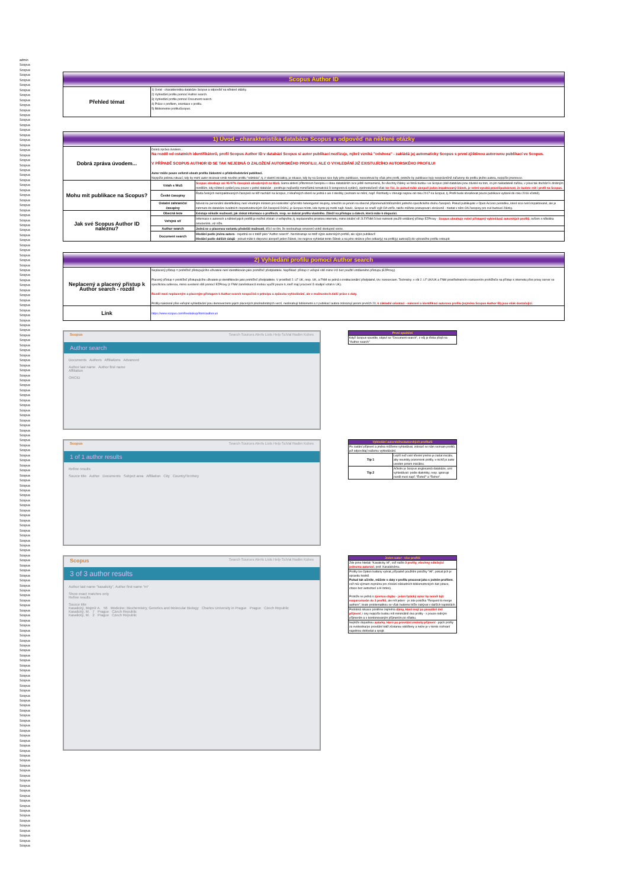admin
Scopus
Scopus
Scopus
Scopus
Scopus
Scopus
Scopus
Scopus
Scopus
Scopus
Scopus
Scopus
Scopus
Scopus
Scopus
Scopus
Scopus
Scopus
Scopus
Scopus
Scopus
Scopus
Scopus
Scopus
Scopus
Scopus
Scopus
Scopus
Scopus
Scopus
Scopus
Scopus
Scopus
Scopus
Scopus
Scopus
Scopus
Scopus
Scopus
Scopus
Scopus
Scopus
Scopus
Scopus
Scopus
Scopus
Scopus
Scopus
Scopus
Scopus
Scopus
Scopus
Scopus
Scopus
Scopus
Scopus
Scopus
Scopus
Scopus
Scopus
Scopus
Scopus
Scopus
Scopus
Scopus
Scopus
Scopus
Scopus
Scopus
Scopus
Scopus
Scopus
Scopus
Scopus
Scopus
Scopus
Scopus
Scopus
Scopus
Scopus
Scopus
Scopus
Scopus
Scopus
Scopus
Scopus
Scopus
Scopus
Scopus
Scopus
Scopus
Scopus
Scopus
Scopus
Scopus
Scopus
Scopus
Scopus
Scopus
Scopus
Scopus
Scopus
Scopus
Scopus
Scopus
Scopus
Scopus
Scopus
Scopus
Scopus
Scopus
Scopus
Scopus
Scopus
Scopus
Scopus
Scopus
Scopus
Scopus
Scopus
Scopus
Scopus
Scopus
Scopus
Scopus
Scopus
Scopus
Scopus
Scopus
Scopus
Scopus
Scopus
Scopus
Scopus
Scopus
Scopus
Scopus
Scopus
Scopus
Scopus
Scopus
Scopus
Scopus
Scopus
Scopus
Scopus
Scopus
Scopus
Scopus
Scopus
Scopus
Scopus
Scopus
Scopus
Scopus
Scopus
Scopus
| Scopus Author ID | |
| Přehled témat | 1) Úvod - charakteristika databáze Scopus a odpověď na některé otázky. 2) Vyhledání profilu pomocí Author search. 3) Vyhledání profilu pomocí Document search. 4) Práce s profilem, orientace v profilu. 5) Bibliometrie profilu/Scopus. |
| 1) Úvod - charakteristika databáze Scopus a odpověď na některé otázky | | |
| Dobrá zpráva úvodem... | Dobrá zpráva úvodem... Na rozdíl od ostatních identifikátorů, profil Scopus Author ID v databázi Scopus si autor publikací nezřizuje, nýbrž vzniká "odshora" - zakládá jej automaticky Scopus s první zjištěnou autorovou publikací ve Scopus. V PŘÍPADĚ SCOPUS AUTHOR ID SE TAK NEJEDNÁ O ZALOŽENÍ AUTORSKÉHO PROFILU, ALE O VYHLEDÁNÍ JIŽ EXISTUJÍCÍHO AUTORSKÉHO PROFILU! Autor může pouze ovlivnit obsah profilu žádostmi o přidání/odebrání publikací. Nejspíše jedinou situací, kdy by mohl autor iniciovat vznik nového profilu "odzdola", tj. z vlastní iniciativy, je situace, kdy by na Scopus sice byly jeho publikace, neexistoval by však jeho profil, protože by publikace byly neoprávněně zařazeny do profilu jiného autora, nejspíše jmenovce. | |
| Mohu mít publikace na Scopus? | Vztah s WoS | Scopus obsahuje asi 95-97% časopisů obsažených na WoS. Sama aktivní přítomnost časopisu v obou databázích sice ještě neznamená, že všechny články ve WoS budou i ve Scopus (obě databáze jsou závislé na tom, co jim nakladatelé zašlou, v praxi tak dochází k drobným rozdílům, kdy některá vydání jsou pouze v jedné databázi - postihuje nejčastěji mimořádná tematická či kongresová vydání), zjednodušeně však lze říci, že pokud máte alespoň jeden impaktovaný článek, je velmi vysoká pravděpodobnost, že budete mít i profil na Scopus. |
| | České časopisy | Řada českých neimpaktovaných časopisů se též nachází na Scopus, z lékařských oborů se jedná o asi 4 desítky (seznam se mění, např. Rozhledy v chirurgii nejsou od roku 2017 na Scopus, tj. Profil bude obsahovat pouze publikace vydané do roku 2016 včetně). |
| | Ostatní zahraniční časopisy | Návod na personální identifikátory není vhodným místem pro konkrétní výčet této heterogenní skupiny, omezím se jenom na obecné připomenutí/zdůraznění jednoho specifického druhu časopisů. Pokud publikujete v Open Access periodiku, které sice není impaktované, ale je zahrnuto do databáze kvalitních /nepodvodnických OA časopisů DOAJ, je Scopus místo, kde byste jej mohli najít. Navíc, Scopus se snaží vyjít OA vstříc, takže můžete postupovat i obráceně - hledat v něm OA časopisy pro své budoucí články. |
| Jak své Scopus Author ID naleznu? | Obecná teze | Existuje několik možností, jak získat informace o profilech, resp. se dobrat profilu vlastního. Záleží na přístupu a datech, která máte k dispozici. |
| | Veřejná síť | Informace o autorech a náhled jejich profilů je možné získat i z veřejného, tj. neplaceného prostoru internetu, mimo lokální síť 2LF/FNM či bez nutnosti použít vzdálený přístup EZProxy - Scopus obsahuje volně přístupný vyhledávač autorských profilů , ovšem s několika omezeními, viz níže. |
| | Author search | Jedná se o placenou variantu předešlé možnosti , lišící se tím, že neobsahuje omezení volně dostupné verze. |
| | Document search | Hledání podle jména autora - nejedná se o totéž jako "Author search". Nezobrazuje se totiž výpis autorských profilů, ale výpis publikací! Hledání podle dalších údajů - pokud máte k dispozici alespoň jeden článek, lze nejprve vyhledat tento článek a na jeho stránce přes odkaz(y) na profil(y) autora(ů) do vybraného profilu vstoupit. |
| 2) Vyhledání profilu pomocí Author search | |
| Neplacený a placený přístup k Author search - rozdíl | Neplacený přístup = prohlížeč přistupujícího uživatele není identifikován jako prohlížeč předplatitele. Například: přístup z veřejné sítě mimo VO bez použití vzdáleného přístupu (EZProxy). Placený přístup = prohlížeč přistupujícího uživatele je identifikován jako prohlížeč předplatitele. V prostředí 2. LF UK, resp. UK, a FNM se jedná o institucionální předplatné, tzv. konsorcium. Technicky: v síti 2. LF UK/UK a FNM prostřednictvím nastavením prohlížeče na přístup k internetu přes proxy server se specifickou adresou, mimo uvedené sítě pomocí EZProxy (z FNM zaměstnanců mohou využít pouze ti, kteří mají pracovní či studijní vztah k UK). Rozdíl mezi neplaceným a placeným přístupem k Author search nespočívá v principu a způsobu vyhledávání, ale v možnostech další práce s daty. Profily nalezené přes veřejné vyhledávání jsou demoverzemi jejich placených plnohodnotných verzí, neobsahují bibliometrii a z publikací autora zobrazují jenom prvních 20, k základní orientaci - nalezení a identifikaci autorova profilu (zejména Scopus Author ID) jsou však dostačující. |
| Link | https://www.scopus.com/freelookup/form/author.uri |
Scopus Search Sources Alerts Lists Help SciVal Radim Kubes
Author search
Documents Authors Affiliations Advanced
Author last name Author first name
Affiliation
ORCID
| První spuštění |
| Když Scopus spustíte, objeví se "Document search", z něj je třeba přejít na "Author search" |
Scopus Search Sources Alerts Lists Help SciVal Radim Kubes
1 of 1 author results
Refine results
Source title Author Documents Subject area Affiliation City Country/Territory
| Vyhledání autorského/autorských profilu/ů | |
| Po zadání příjmení a jména můžeme vyhledávat, zobrazí se nám seznam profilů, jež odpovídají našemu vyhledávání. | |
| Tip 1 | Lepší než celé křestní jméno je zadat iniciálu, aby neunikly pozornosti profily, v nichž je autor uveden jenom iniciálou. |
| Tip 2 | Ačkoliv je Scopus anglosaská databáze, umí vyhledávat i podle diakritiky, resp. ignoruje rozdíl mezi např. "Řehoř" a "Rehor". |
Scopus Search Sources Alerts Lists Help SciVal Radim Kubes
3 of 3 author results
Author last name "kasalicky", Author first name "m"
Show exact matches only
Refine results
Source title
Kasalický, Mojmír A. 56 Medicine; Biochemistry, Genetics and Molecular Biology Charles University in Prague Prague Czech Republic
Kasalický, M. 7 Prague Czech Republic
Kasalický, M. 2 Prague Czech Republic
| Jeden autor - více profilů |
| Zde jsme hledali "Kasalicky, M", což našlo 3 profily, všechny náležející jednomu autorovi , prof. Kasalickému. |
| Profily lze Option buttony vybrat, případně použitím položky "All", pokud jich je opravdu hodně. Pokud tak učiníte, můžete s daty v profilu pracovat jako s jedním profilem , což má význam zejména pro získání základních bibliometrických dat (citace, citace bez autocitací a H-Index). Protože se jedná o zjevnou chybu - jeden fyzický autor by neměl být rozparcelován do 3 profilů , ale mít jeden - je zde položka "Request to merge authors", touto problematikou se však budeme blíže zabývat v dalších kapitolách. |
| Podobná situace postihne zejména dámy, které mají po provdání dvě příjmení , i ony nejspíše budou mít minimálně dva profily - s pouze rodným příjmením a s kombinovaným příjmením po sňatku. |
| Nejhůře dopadnou autorky, které po provdání změnily příjmení - jejich profily za svobodna/po provdání totiž zůstanou odděleny a nelze je v tomto rozhraní najednou dohledat a spojit. |